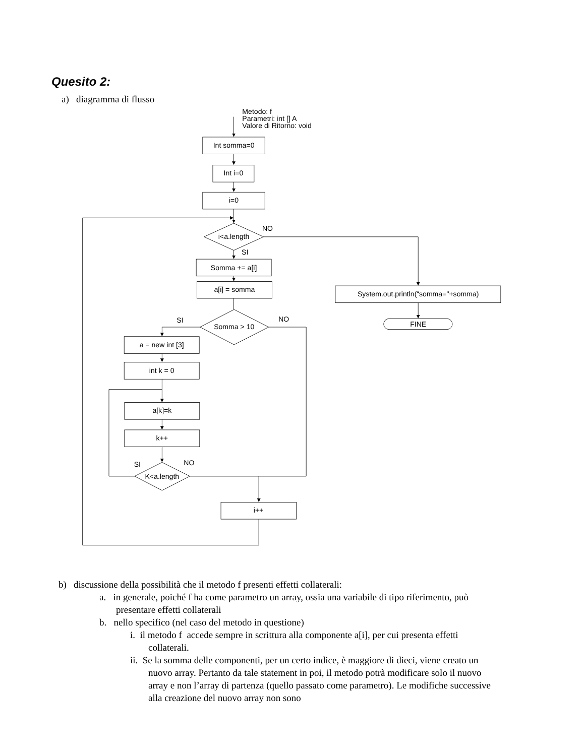Quesito 2:
a) diagramma di flusso
Metodo: f
Parametri: int [] A
Valore di Ritorno: void
Int somma=0
Int i=0
i=0
i<a.length
NO
SI
Somma += a[i]
a[i] = somma
System.out.println(“somma="+somma)
FINE
SI
NO
Somma > 10
a = new int [3]
int k = 0
a[k]=k
k++
SI
NO
K<a.length
i++
b) discussione della possibilità che il metodo f presenti effetti collaterali:
a. in generale, poiché f ha come parametro un array, ossia una variabile di tipo riferimento, può presentare effetti collaterali
b. nello specifico (nel caso del metodo in questione)
i. il metodo f accede sempre in scrittura alla componente a[i], per cui presenta effetti collaterali.
ii. Se la somma delle componenti, per un certo indice, è maggiore di dieci, viene creato un nuovo array. Pertanto da tale statement in poi, il metodo potrà modificare solo il nuovo array e non l’array di partenza (quello passato come parametro). Le modifiche successive alla creazione del nuovo array non sono